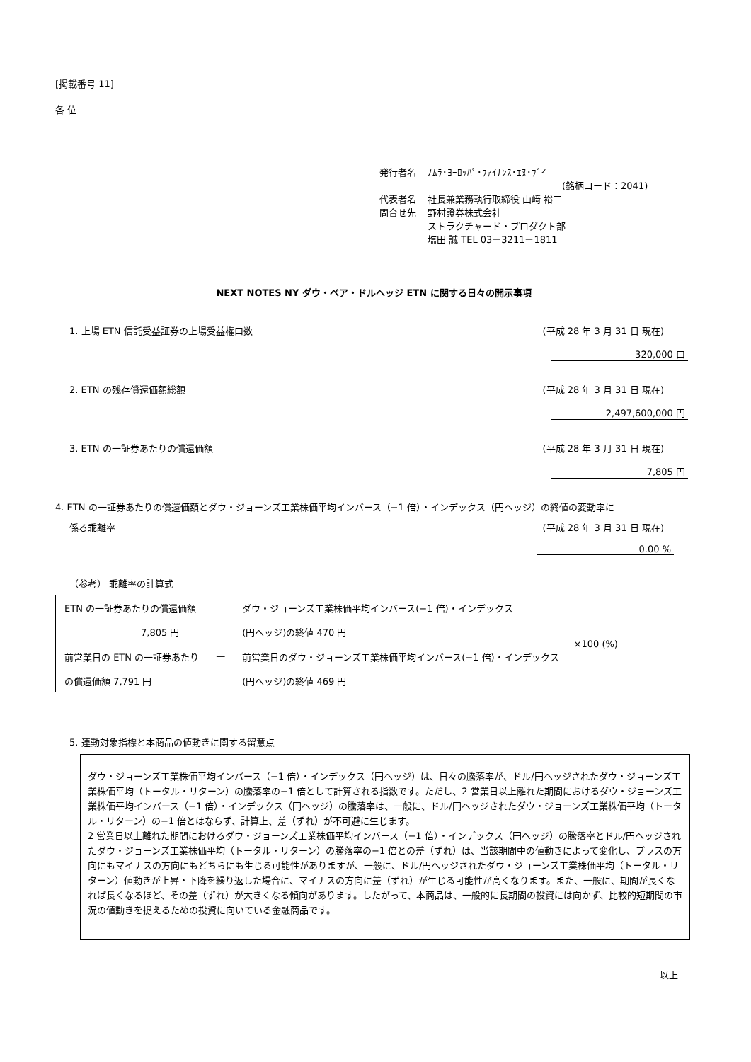[掲載番号 11]
各 位
| 発行者名 | ﾉﾑﾗ･ﾖｰﾛｯﾊﾟ･ﾌｧｲﾅﾝｽ･ｴﾇ･ﾌﾞｲ (銘柄コード：2041) |
| 代表者名 | 社長兼業務執行取締役 山﨑 裕二 |
| 問合せ先 | 野村證券株式会社 ストラクチャード・プロダクト部 塩田 誠 TEL 03－3211－1811 |
NEXT NOTES NY ダウ・ベア・ドルヘッジ ETN に関する日々の開示事項
1. 上場 ETN 信託受益証券の上場受益権口数 (平成 28 年 3 月 31 日 現在)
320,000 口
2. ETN の残存償還価額総額 (平成 28 年 3 月 31 日 現在)
2,497,600,000 円
3. ETN の一証券あたりの償還価額 (平成 28 年 3 月 31 日 現在)
7,805 円
4. ETN の一証券あたりの償還価額とダウ・ジョーンズ工業株価平均インバース（−1 倍）・インデックス（円ヘッジ）の終値の変動率に
係る乖離率 (平成 28 年 3 月 31 日 現在)
0.00 %
（参考） 乖離率の計算式
| ETN の一証券あたりの償還価額 | | ダウ・ジョーンズ工業株価平均インバース(−1 倍)・インデックス |
| 7,805 円 | | (円ヘッジ)の終値 470 円 |
| 前営業日の ETN の一証券あたり | — | 前営業日のダウ・ジョーンズ工業株価平均インバース(−1 倍)・インデックス |
| の償還価額 7,791 円 | | (円ヘッジ)の終値 469 円 |
×100 (%)
5. 連動対象指標と本商品の値動きに関する留意点
ダウ・ジョーンズ工業株価平均インバース（−1 倍）・インデックス（円ヘッジ）は、日々の騰落率が、ドル/円ヘッジされたダウ・ジョーンズ工業株価平均（トータル・リターン）の騰落率の−1 倍として計算される指数です。ただし、2 営業日以上離れた期間におけるダウ・ジョーンズ工業株価平均インバース（−1 倍）・インデックス（円ヘッジ）の騰落率は、一般に、ドル/円ヘッジされたダウ・ジョーンズ工業株価平均（トータル・リターン）の−1 倍とはならず、計算上、差（ずれ）が不可避に生じます。
2 営業日以上離れた期間におけるダウ・ジョーンズ工業株価平均インバース（−1 倍）・インデックス（円ヘッジ）の騰落率とドル/円ヘッジされたダウ・ジョーンズ工業株価平均（トータル・リターン）の騰落率の−1 倍との差（ずれ）は、当該期間中の値動きによって変化し、プラスの方向にもマイナスの方向にもどちらにも生じる可能性がありますが、一般に、ドル/円ヘッジされたダウ・ジョーンズ工業株価平均（トータル・リターン）値動きが上昇・下降を繰り返した場合に、マイナスの方向に差（ずれ）が生じる可能性が高くなります。また、一般に、期間が長くなれば長くなるほど、その差（ずれ）が大きくなる傾向があります。したがって、本商品は、一般的に長期間の投資には向かず、比較的短期間の市況の値動きを捉えるための投資に向いている金融商品です。
以上